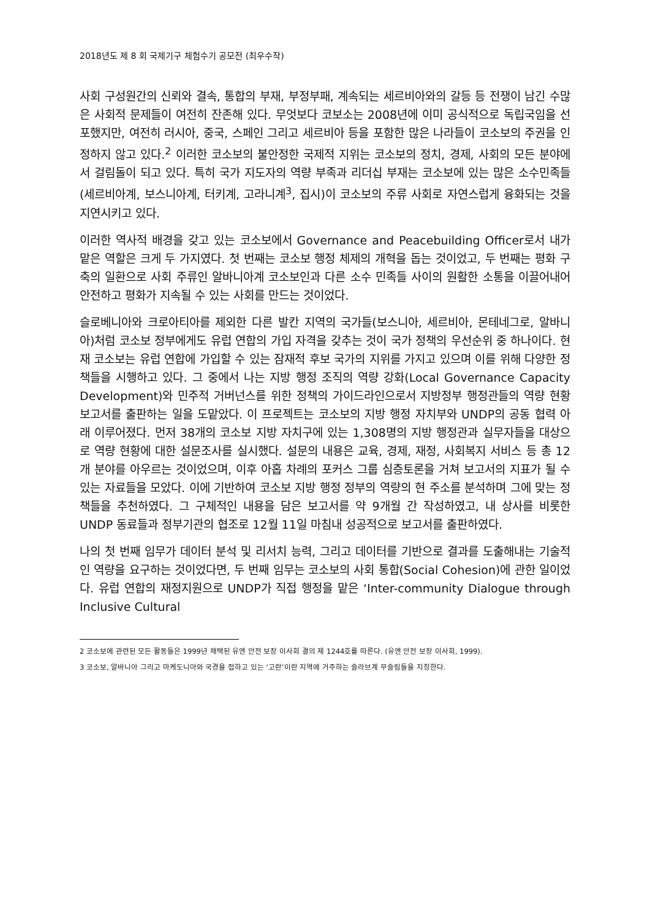2018년도 제 8 회 국제기구 체험수기 공모전 (최우수작)
사회 구성원간의 신뢰와 결속, 통합의 부재, 부정부패, 계속되는 세르비아와의 갈등 등 전쟁이 남긴 수많은 사회적 문제들이 여전히 잔존해 있다. 무엇보다 코보소는 2008년에 이미 공식적으로 독립국임을 선포했지만, 여전히 러시아, 중국, 스페인 그리고 세르비아 등을 포함한 많은 나라들이 코소보의 주권을 인정하지 않고 있다.<sup>2</sup> 이러한 코소보의 불안정한 국제적 지위는 코소보의 정치, 경제, 사회의 모든 분야에서 걸림돌이 되고 있다. 특히 국가 지도자의 역량 부족과 리더십 부재는 코소보에 있는 많은 소수민족들(세르비아계, 보스니아계, 터키계, 고라니계<sup>3</sup>, 집시)이 코소보의 주류 사회로 자연스럽게 융화되는 것을 지연시키고 있다.
이러한 역사적 배경을 갖고 있는 코소보에서 Governance and Peacebuilding Officer로서 내가 맡은 역할은 크게 두 가지였다. 첫 번째는 코소보 행정 체제의 개혁을 돕는 것이었고, 두 번째는 평화 구축의 일환으로 사회 주류인 알바니아계 코소보인과 다른 소수 민족들 사이의 원활한 소통을 이끌어내어 안전하고 평화가 지속될 수 있는 사회를 만드는 것이었다.
슬로베니아와 크로아티아를 제외한 다른 발칸 지역의 국가들(보스니아, 세르비아, 몬테네그로, 알바니아)처럼 코소보 정부에게도 유럽 연합의 가입 자격을 갖추는 것이 국가 정책의 우선순위 중 하나이다. 현재 코소보는 유럽 연합에 가입할 수 있는 잠재적 후보 국가의 지위를 가지고 있으며 이를 위해 다양한 정책들을 시행하고 있다. 그 중에서 나는 지방 행정 조직의 역량 강화(Local Governance Capacity Development)와 민주적 거버넌스를 위한 정책의 가이드라인으로서 지방정부 행정관들의 역량 현황 보고서를 출판하는 일을 도맡았다. 이 프로젝트는 코소보의 지방 행정 자치부와 UNDP의 공동 협력 아래 이루어졌다. 먼저 38개의 코소보 지방 자치구에 있는 1,308명의 지방 행정관과 실무자들을 대상으로 역량 현황에 대한 설문조사를 실시했다. 설문의 내용은 교육, 경제, 재정, 사회복지 서비스 등 총 12개 분야를 아우르는 것이었으며, 이후 아홉 차례의 포커스 그룹 심층토론을 거쳐 보고서의 지표가 될 수 있는 자료들을 모았다. 이에 기반하여 코소보 지방 행정 정부의 역량의 현 주소를 분석하며 그에 맞는 정책들을 추천하였다. 그 구체적인 내용을 담은 보고서를 약 9개월 간 작성하였고, 내 상사를 비롯한 UNDP 동료들과 정부기관의 협조로 12월 11일 마침내 성공적으로 보고서를 출판하였다.
나의 첫 번째 임무가 데이터 분석 및 리서치 능력, 그리고 데이터를 기반으로 결과를 도출해내는 기술적인 역량을 요구하는 것이었다면, 두 번째 임무는 코소보의 사회 통합(Social Cohesion)에 관한 일이었다. 유럽 연합의 재정지원으로 UNDP가 직접 행정을 맡은 ‘Inter-community Dialogue through Inclusive Cultural
2 코소보에 관련된 모든 활동들은 1999년 채택된 유엔 안전 보장 이사회 결의 제 1244호를 따른다. (유엔 안전 보장 이사회, 1999).
3 코소보, 알바니아 그리고 마케도니아와 국경을 접하고 있는 ‘고란’이란 지역에 거주하는 슬라브계 무슬림들을 지칭한다.